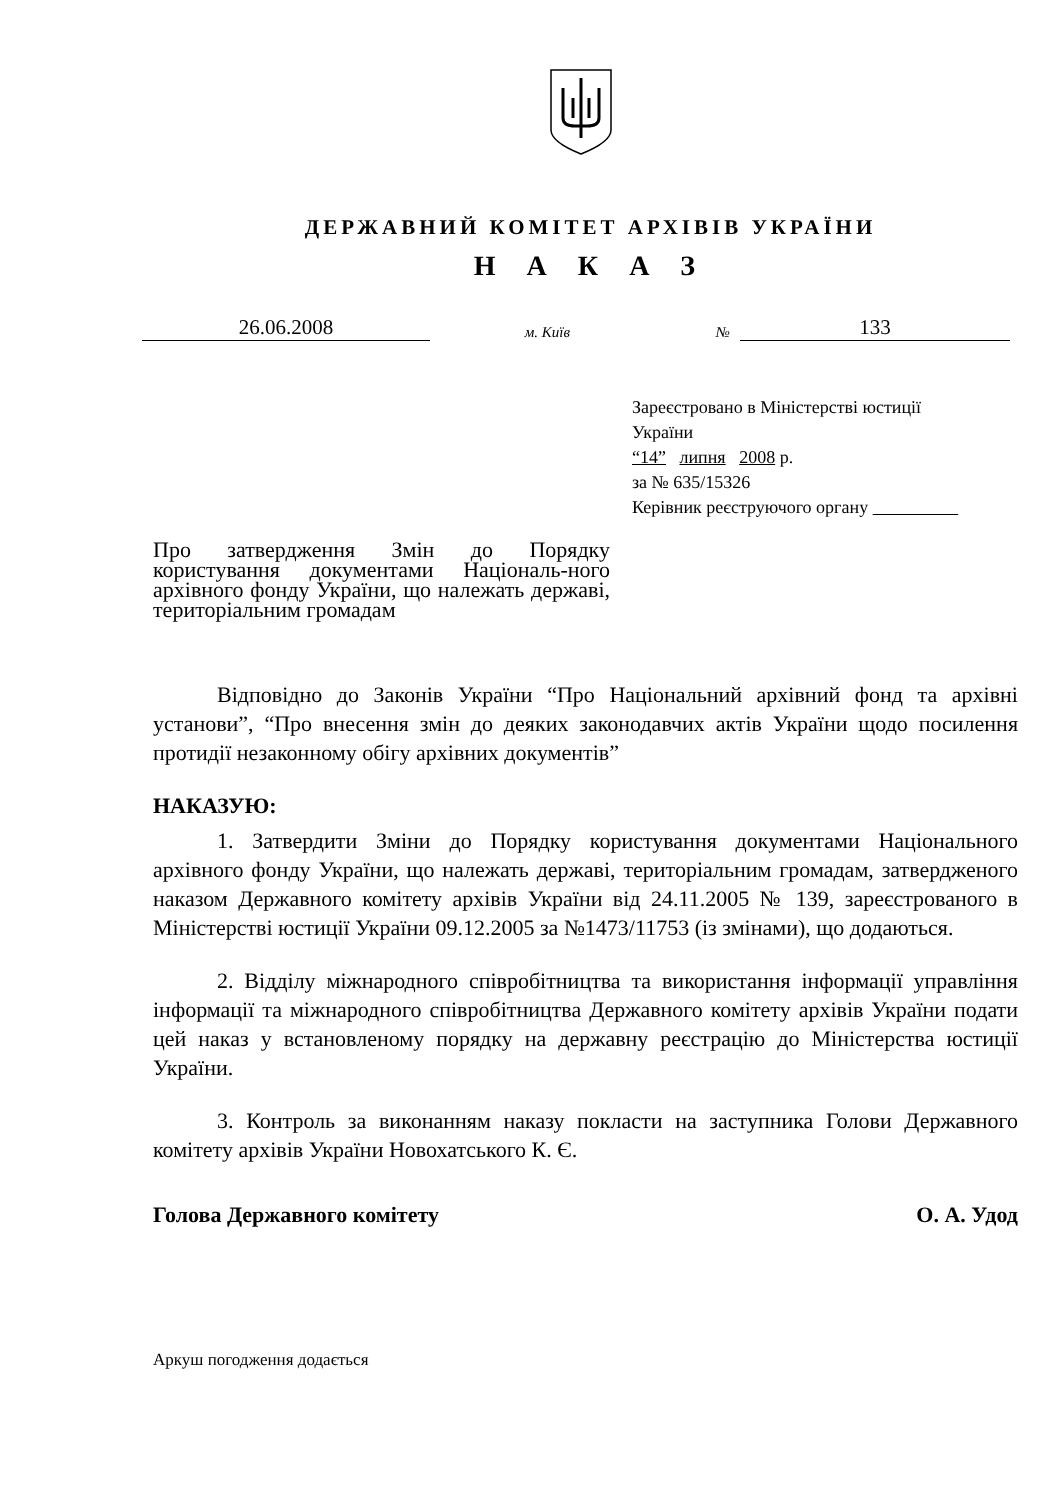ДЕРЖАВНИЙ КОМІТЕТ АРХІВІВ УКРАЇНИ
Н А К А З
26.06.2008 м. Київ № 133
Зареєстровано в Міністерстві юстиції
України
“14” липня 2008 р.
за № 635/15326
Керівник реєструючого органу
Про затвердження Змін до Порядку користування документами Національ-ного архівного фонду України, що належать державі, територіальним громадам
Відповідно до Законів України “Про Національний архівний фонд та архівні установи”, “Про внесення змін до деяких законодавчих актів України щодо посилення протидії незаконному обігу архівних документів”
НАКАЗУЮ:
1. Затвердити Зміни до Порядку користування документами Національного архівного фонду України, що належать державі, територіальним громадам, затвердженого наказом Державного комітету архівів України від 24.11.2005 № 139, зареєстрованого в Міністерстві юстиції України 09.12.2005 за №1473/11753 (із змінами), що додаються.
2. Відділу міжнародного співробітництва та використання інформації управління інформації та міжнародного співробітництва Державного комітету архівів України подати цей наказ у встановленому порядку на державну реєстрацію до Міністерства юстиції України.
3. Контроль за виконанням наказу покласти на заступника Голови Державного комітету архівів України Новохатського К. Є.
Голова Державного комітету О. А. Удод
Аркуш погодження додається